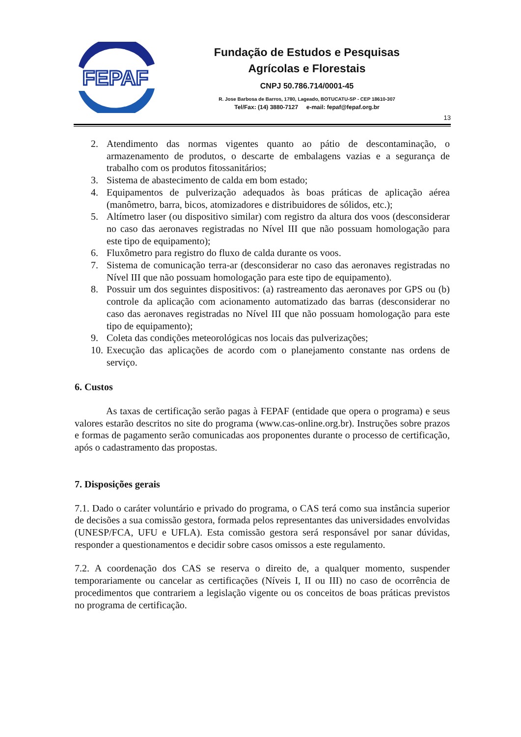FEPAF
Fundação de Estudos e Pesquisas
Agrícolas e Florestais
CNPJ 50.786.714/0001-45
R. Jose Barbosa de Barros, 1780, Lageado, BOTUCATU-SP - CEP 18610-307
Tel/Fax: (14) 3880-7127 e-mail: fepaf@fepaf.org.br
13
2. Atendimento das normas vigentes quanto ao pátio de descontaminação, o armazenamento de produtos, o descarte de embalagens vazias e a segurança de trabalho com os produtos fitossanitários;
3. Sistema de abastecimento de calda em bom estado;
4. Equipamentos de pulverização adequados às boas práticas de aplicação aérea (manômetro, barra, bicos, atomizadores e distribuidores de sólidos, etc.);
5. Altímetro laser (ou dispositivo similar) com registro da altura dos voos (desconsiderar no caso das aeronaves registradas no Nível III que não possuam homologação para este tipo de equipamento);
6. Fluxômetro para registro do fluxo de calda durante os voos.
7. Sistema de comunicação terra-ar (desconsiderar no caso das aeronaves registradas no Nível III que não possuam homologação para este tipo de equipamento).
8. Possuir um dos seguintes dispositivos: (a) rastreamento das aeronaves por GPS ou (b) controle da aplicação com acionamento automatizado das barras (desconsiderar no caso das aeronaves registradas no Nível III que não possuam homologação para este tipo de equipamento);
9. Coleta das condições meteorológicas nos locais das pulverizações;
10. Execução das aplicações de acordo com o planejamento constante nas ordens de serviço.
6. Custos
As taxas de certificação serão pagas à FEPAF (entidade que opera o programa) e seus valores estarão descritos no site do programa (www.cas-online.org.br). Instruções sobre prazos e formas de pagamento serão comunicadas aos proponentes durante o processo de certificação, após o cadastramento das propostas.
7. Disposições gerais
7.1. Dado o caráter voluntário e privado do programa, o CAS terá como sua instância superior de decisões a sua comissão gestora, formada pelos representantes das universidades envolvidas (UNESP/FCA, UFU e UFLA). Esta comissão gestora será responsável por sanar dúvidas, responder a questionamentos e decidir sobre casos omissos a este regulamento.
7.2. A coordenação dos CAS se reserva o direito de, a qualquer momento, suspender temporariamente ou cancelar as certificações (Níveis I, II ou III) no caso de ocorrência de procedimentos que contrariem a legislação vigente ou os conceitos de boas práticas previstos no programa de certificação.